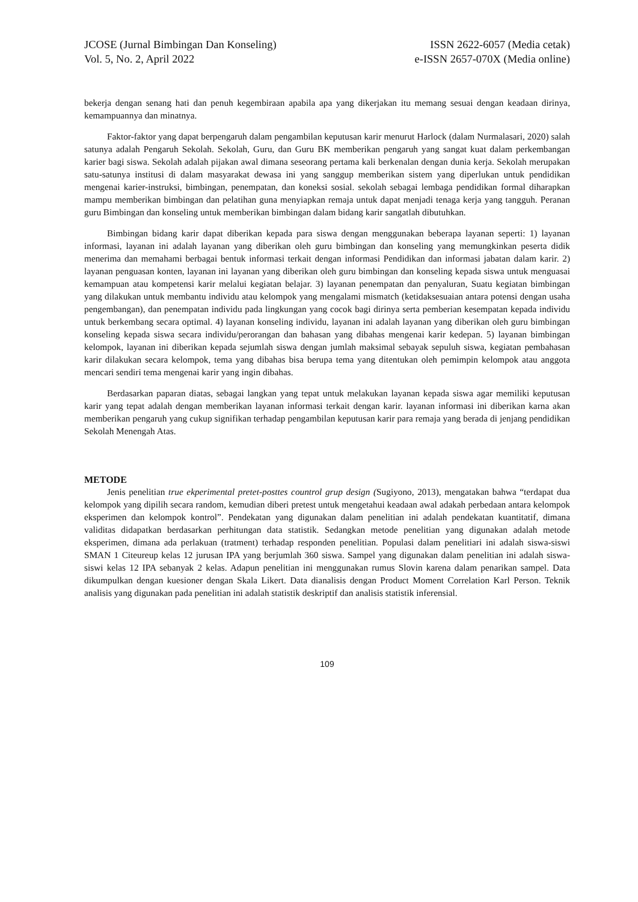JCOSE (Jurnal Bimbingan Dan Konseling)
Vol. 5, No. 2, April 2022
ISSN 2622-6057 (Media cetak)
e-ISSN 2657-070X (Media online)
bekerja dengan senang hati dan penuh kegembiraan apabila apa yang dikerjakan itu memang sesuai dengan keadaan dirinya, kemampuannya dan minatnya.
Faktor-faktor yang dapat berpengaruh dalam pengambilan keputusan karir menurut Harlock (dalam Nurmalasari, 2020) salah satunya adalah Pengaruh Sekolah. Sekolah, Guru, dan Guru BK memberikan pengaruh yang sangat kuat dalam perkembangan karier bagi siswa. Sekolah adalah pijakan awal dimana seseorang pertama kali berkenalan dengan dunia kerja. Sekolah merupakan satu-satunya institusi di dalam masyarakat dewasa ini yang sanggup memberikan sistem yang diperlukan untuk pendidikan mengenai karier-instruksi, bimbingan, penempatan, dan koneksi sosial. sekolah sebagai lembaga pendidikan formal diharapkan mampu memberikan bimbingan dan pelatihan guna menyiapkan remaja untuk dapat menjadi tenaga kerja yang tangguh. Peranan guru Bimbingan dan konseling untuk memberikan bimbingan dalam bidang karir sangatlah dibutuhkan.
Bimbingan bidang karir dapat diberikan kepada para siswa dengan menggunakan beberapa layanan seperti: 1) layanan informasi, layanan ini adalah layanan yang diberikan oleh guru bimbingan dan konseling yang memungkinkan peserta didik menerima dan memahami berbagai bentuk informasi terkait dengan informasi Pendidikan dan informasi jabatan dalam karir. 2) layanan penguasan konten, layanan ini layanan yang diberikan oleh guru bimbingan dan konseling kepada siswa untuk menguasai kemampuan atau kompetensi karir melalui kegiatan belajar. 3) layanan penempatan dan penyaluran, Suatu kegiatan bimbingan yang dilakukan untuk membantu individu atau kelompok yang mengalami mismatch (ketidaksesuaian antara potensi dengan usaha pengembangan), dan penempatan individu pada lingkungan yang cocok bagi dirinya serta pemberian kesempatan kepada individu untuk berkembang secara optimal. 4) layanan konseling individu, layanan ini adalah layanan yang diberikan oleh guru bimbingan konseling kepada siswa secara individu/perorangan dan bahasan yang dibahas mengenai karir kedepan. 5) layanan bimbingan kelompok, layanan ini diberikan kepada sejumlah siswa dengan jumlah maksimal sebayak sepuluh siswa, kegiatan pembahasan karir dilakukan secara kelompok, tema yang dibahas bisa berupa tema yang ditentukan oleh pemimpin kelompok atau anggota mencari sendiri tema mengenai karir yang ingin dibahas.
Berdasarkan paparan diatas, sebagai langkan yang tepat untuk melakukan layanan kepada siswa agar memiliki keputusan karir yang tepat adalah dengan memberikan layanan informasi terkait dengan karir. layanan informasi ini diberikan karna akan memberikan pengaruh yang cukup signifikan terhadap pengambilan keputusan karir para remaja yang berada di jenjang pendidikan Sekolah Menengah Atas.
METODE
Jenis penelitian true ekperimental pretet-posttes countrol grup design (Sugiyono, 2013), mengatakan bahwa “terdapat dua kelompok yang dipilih secara random, kemudian diberi pretest untuk mengetahui keadaan awal adakah perbedaan antara kelompok eksperimen dan kelompok kontrol”. Pendekatan yang digunakan dalam penelitian ini adalah pendekatan kuantitatif, dimana validitas didapatkan berdasarkan perhitungan data statistik. Sedangkan metode penelitian yang digunakan adalah metode eksperimen, dimana ada perlakuan (tratment) terhadap responden penelitian. Populasi dalam penelitiari ini adalah siswa-siswi SMAN 1 Citeureup kelas 12 jurusan IPA yang berjumlah 360 siswa. Sampel yang digunakan dalam penelitian ini adalah siswa-siswi kelas 12 IPA sebanyak 2 kelas. Adapun penelitian ini menggunakan rumus Slovin karena dalam penarikan sampel. Data dikumpulkan dengan kuesioner dengan Skala Likert. Data dianalisis dengan Product Moment Correlation Karl Person. Teknik analisis yang digunakan pada penelitian ini adalah statistik deskriptif dan analisis statistik inferensial.
109